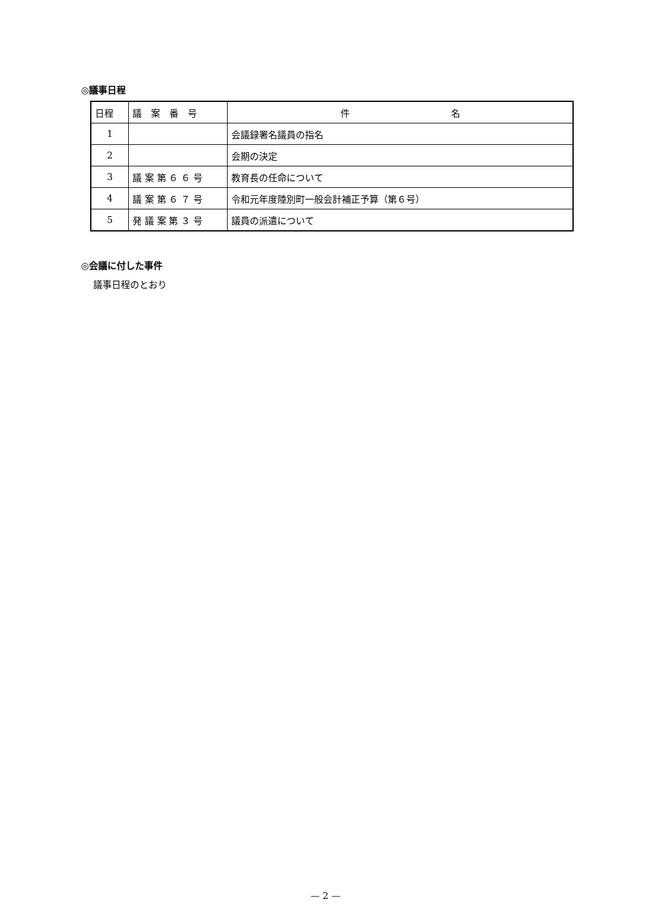◎議事日程
| 日程 | 議 案 番 号 | 件 名 |
| --- | --- | --- |
| 1 | | 会議録署名議員の指名 |
| 2 | | 会期の決定 |
| 3 | 議 案 第 ６ ６ 号 | 教育長の任命について |
| 4 | 議 案 第 ６ ７ 号 | 令和元年度陸別町一般会計補正予算（第６号） |
| 5 | 発 議 案 第 ３ 号 | 議員の派遣について |
◎会議に付した事件
議事日程のとおり
— 2 —